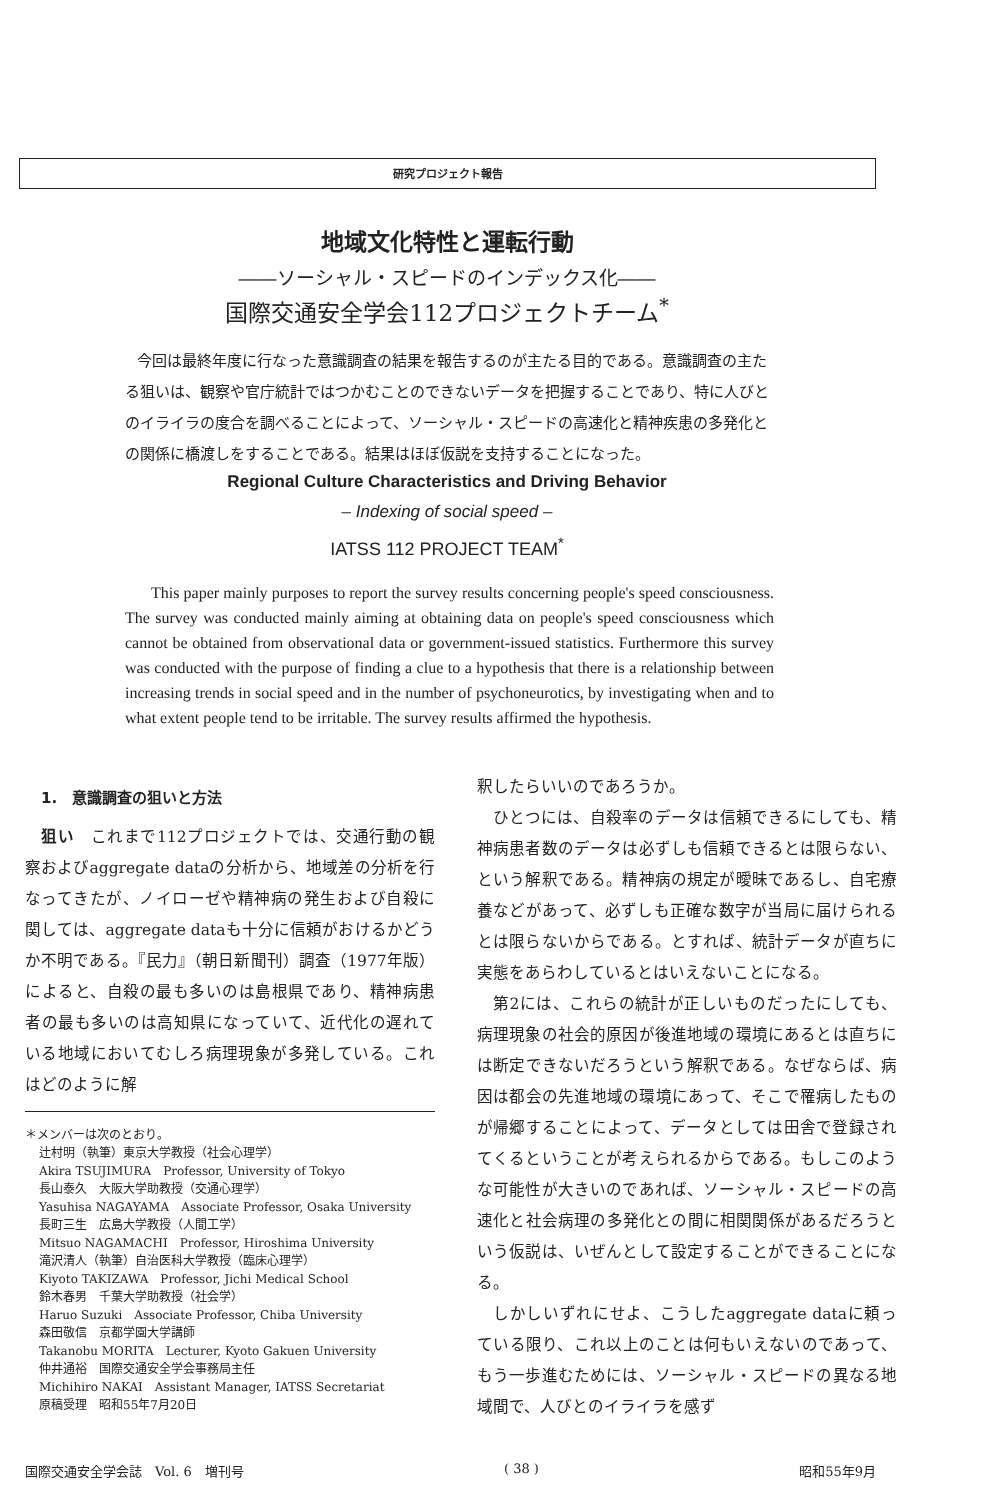研究プロジェクト報告
地域文化特性と運転行動
――ソーシャル・スピードのインデックス化――
国際交通安全学会112プロジェクトチーム<sup>*</sup>
今回は最終年度に行なった意識調査の結果を報告するのが主たる目的である。意識調査の主たる狙いは、観察や官庁統計ではつかむことのできないデータを把握することであり、特に人びとのイライラの度合を調べることによって、ソーシャル・スピードの高速化と精神疾患の多発化との関係に橋渡しをすることである。結果はほぼ仮説を支持することになった。
Regional Culture Characteristics and Driving Behavior
– Indexing of social speed –
IATSS 112 PROJECT TEAM<sup>*</sup>
This paper mainly purposes to report the survey results concerning people's speed consciousness. The survey was conducted mainly aiming at obtaining data on people's speed consciousness which cannot be obtained from observational data or government-issued statistics. Furthermore this survey was conducted with the purpose of finding a clue to a hypothesis that there is a relationship between increasing trends in social speed and in the number of psychoneurotics, by investigating when and to what extent people tend to be irritable. The survey results affirmed the hypothesis.
1.　意識調査の狙いと方法
狙い　これまで112プロジェクトでは、交通行動の観察およびaggregate dataの分析から、地域差の分析を行なってきたが、ノイローゼや精神病の発生および自殺に関しては、aggregate dataも十分に信頼がおけるかどうか不明である。『民力』（朝日新聞刊）調査（1977年版）によると、自殺の最も多いのは島根県であり、精神病患者の最も多いのは高知県になっていて、近代化の遅れている地域においてむしろ病理現象が多発している。これはどのように解
＊メンバーは次のとおり。
辻村明（執筆）東京大学教授（社会心理学）
Akira TSUJIMURA　Professor, University of Tokyo
長山泰久　大阪大学助教授（交通心理学）
Yasuhisa NAGAYAMA　Associate Professor, Osaka University
長町三生　広島大学教授（人間工学）
Mitsuo NAGAMACHI　Professor, Hiroshima University
滝沢清人（執筆）自治医科大学教授（臨床心理学）
Kiyoto TAKIZAWA　Professor, Jichi Medical School
鈴木春男　千葉大学助教授（社会学）
Haruo Suzuki　Associate Professor, Chiba University
森田敬信　京都学園大学講師
Takanobu MORITA　Lecturer, Kyoto Gakuen University
仲井通裕　国際交通安全学会事務局主任
Michihiro NAKAI　Assistant Manager, IATSS Secretariat
原稿受理　昭和55年7月20日
釈したらいいのであろうか。
ひとつには、自殺率のデータは信頼できるにしても、精神病患者数のデータは必ずしも信頼できるとは限らない、という解釈である。精神病の規定が曖昧であるし、自宅療養などがあって、必ずしも正確な数字が当局に届けられるとは限らないからである。とすれば、統計データが直ちに実態をあらわしているとはいえないことになる。
第2には、これらの統計が正しいものだったにしても、病理現象の社会的原因が後進地域の環境にあるとは直ちには断定できないだろうという解釈である。なぜならば、病因は都会の先進地域の環境にあって、そこで罹病したものが帰郷することによって、データとしては田舎で登録されてくるということが考えられるからである。もしこのような可能性が大きいのであれば、ソーシャル・スピードの高速化と社会病理の多発化との間に相関関係があるだろうという仮説は、いぜんとして設定することができることになる。
しかしいずれにせよ、こうしたaggregate dataに頼っている限り、これ以上のことは何もいえないのであって、もう一歩進むためには、ソーシャル・スピードの異なる地域間で、人びとのイライラを感ず
国際交通安全学会誌　Vol. 6　増刊号 ( 38 ) 昭和55年9月